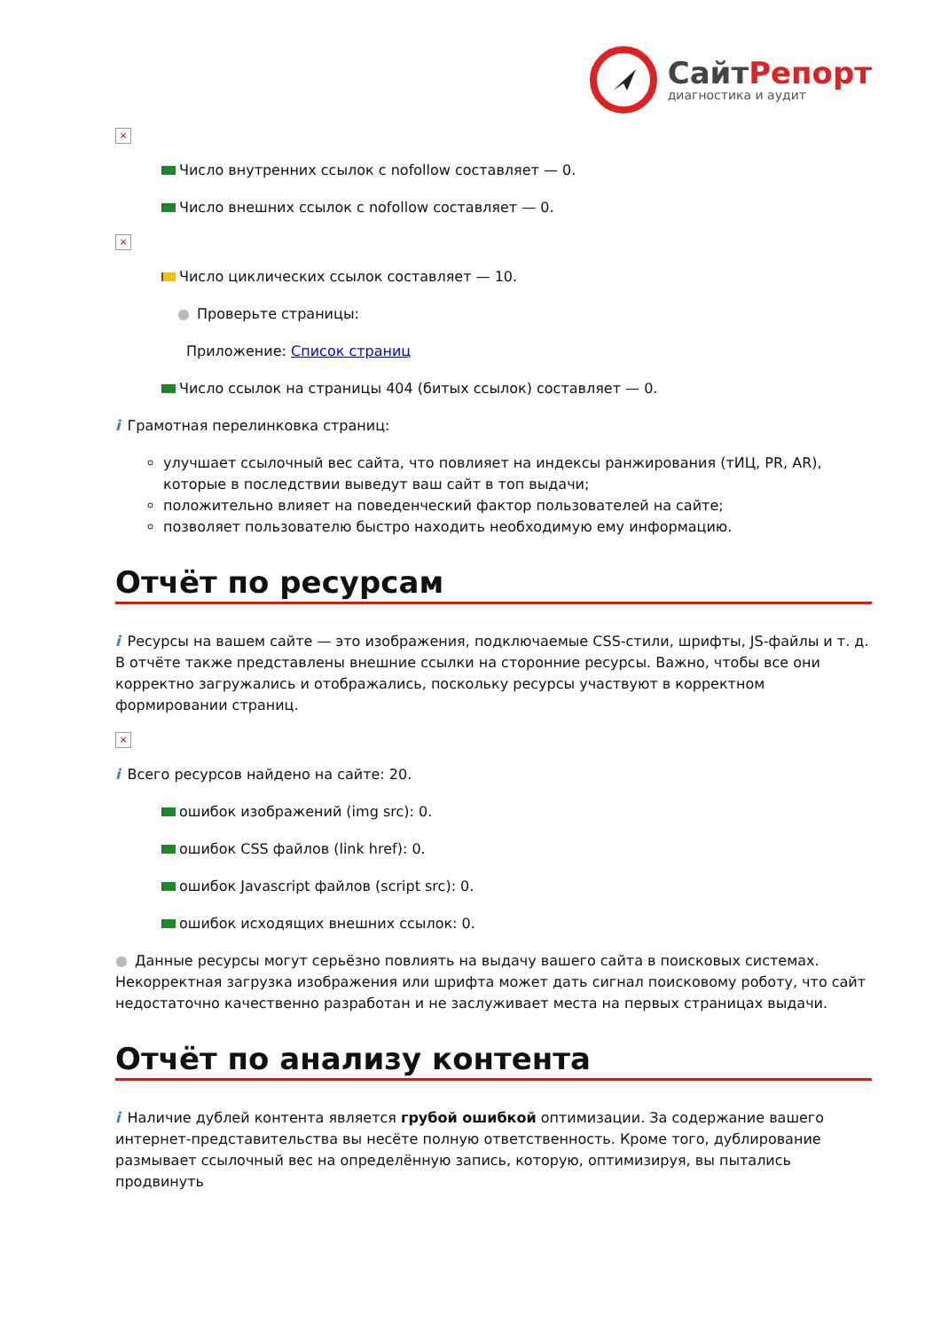СайтРепорт
диагностика и аудит
×
Число внутренних ссылок с nofollow составляет — 0.
Число внешних ссылок с nofollow составляет — 0.
×
Число циклических ссылок составляет — 10.
● Проверьте страницы:
Приложение: Список страниц
Число ссылок на страницы 404 (битых ссылок) составляет — 0.
i Грамотная перелинковка страниц:
улучшает ссылочный вес сайта, что повлияет на индексы ранжирования (тИЦ, PR, AR), которые в последствии выведут ваш сайт в топ выдачи;
положительно влияет на поведенческий фактор пользователей на сайте;
позволяет пользователю быстро находить необходимую ему информацию.
Отчёт по ресурсам
i Ресурсы на вашем сайте — это изображения, подключаемые CSS-стили, шрифты, JS-файлы и т. д. В отчёте также представлены внешние ссылки на сторонние ресурсы. Важно, чтобы все они корректно загружались и отображались, поскольку ресурсы участвуют в корректном формировании страниц.
×
i Всего ресурсов найдено на сайте: 20.
ошибок изображений (img src): 0.
ошибок CSS файлов (link href): 0.
ошибок Javascript файлов (script src): 0.
ошибок исходящих внешних ссылок: 0.
● Данные ресурсы могут серьёзно повлиять на выдачу вашего сайта в поисковых системах. Некорректная загрузка изображения или шрифта может дать сигнал поисковому роботу, что сайт недостаточно качественно разработан и не заслуживает места на первых страницах выдачи.
Отчёт по анализу контента
i Наличие дублей контента является грубой ошибкой оптимизации. За содержание вашего интернет-представительства вы несёте полную ответственность. Кроме того, дублирование размывает ссылочный вес на определённую запись, которую, оптимизируя, вы пытались продвинуть